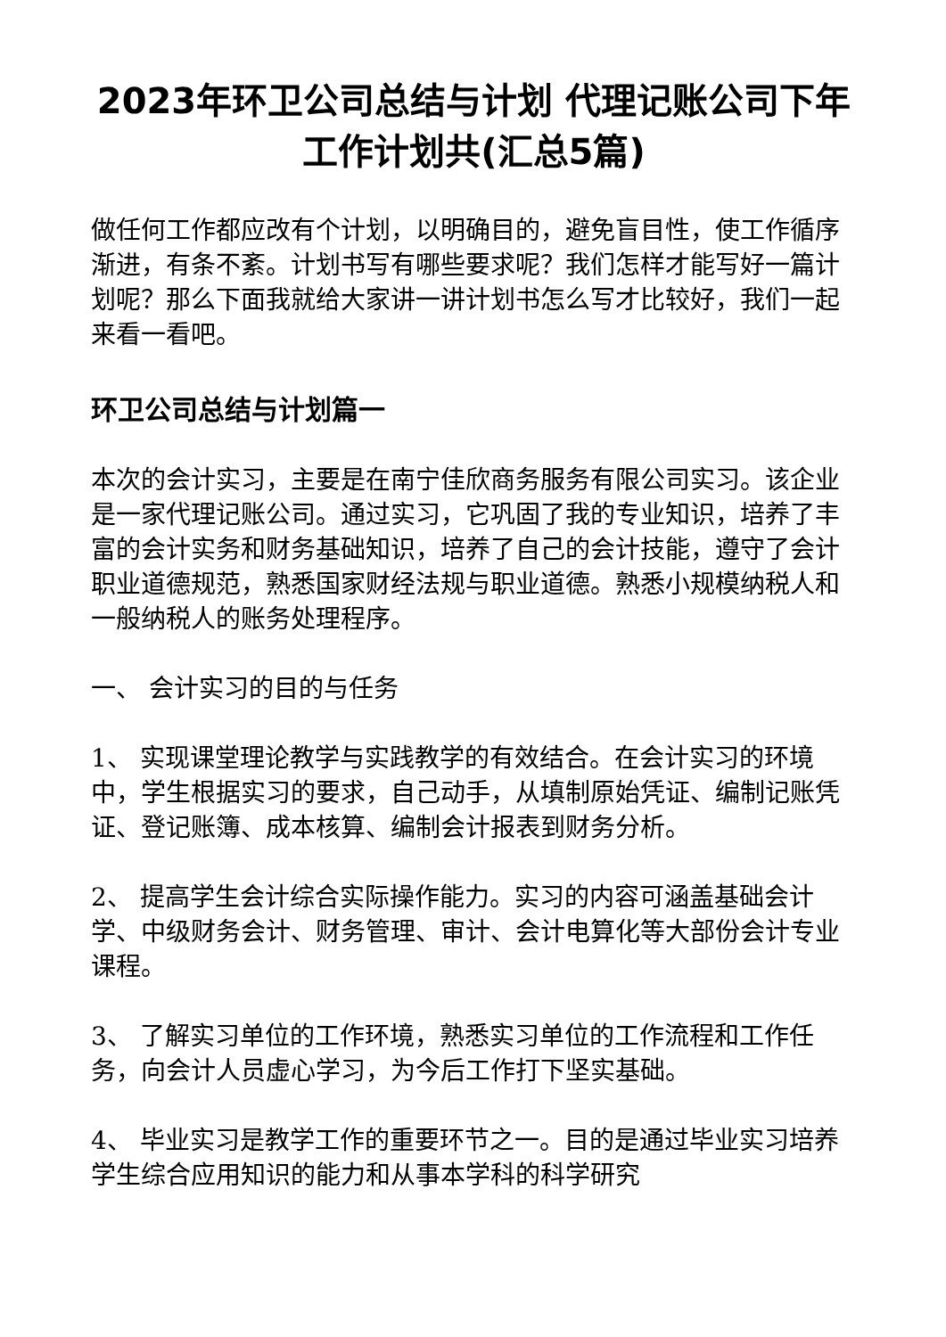2023年环卫公司总结与计划 代理记账公司下年工作计划共(汇总5篇)
做任何工作都应改有个计划，以明确目的，避免盲目性，使工作循序渐进，有条不紊。计划书写有哪些要求呢？我们怎样才能写好一篇计划呢？那么下面我就给大家讲一讲计划书怎么写才比较好，我们一起来看一看吧。
环卫公司总结与计划篇一
本次的会计实习，主要是在南宁佳欣商务服务有限公司实习。该企业是一家代理记账公司。通过实习，它巩固了我的专业知识，培养了丰富的会计实务和财务基础知识，培养了自己的会计技能，遵守了会计职业道德规范，熟悉国家财经法规与职业道德。熟悉小规模纳税人和一般纳税人的账务处理程序。
一、 会计实习的目的与任务
1、 实现课堂理论教学与实践教学的有效结合。在会计实习的环境中，学生根据实习的要求，自己动手，从填制原始凭证、编制记账凭证、登记账簿、成本核算、编制会计报表到财务分析。
2、 提高学生会计综合实际操作能力。实习的内容可涵盖基础会计学、中级财务会计、财务管理、审计、会计电算化等大部份会计专业课程。
3、 了解实习单位的工作环境，熟悉实习单位的工作流程和工作任务，向会计人员虚心学习，为今后工作打下坚实基础。
4、 毕业实习是教学工作的重要环节之一。目的是通过毕业实习培养学生综合应用知识的能力和从事本学科的科学研究